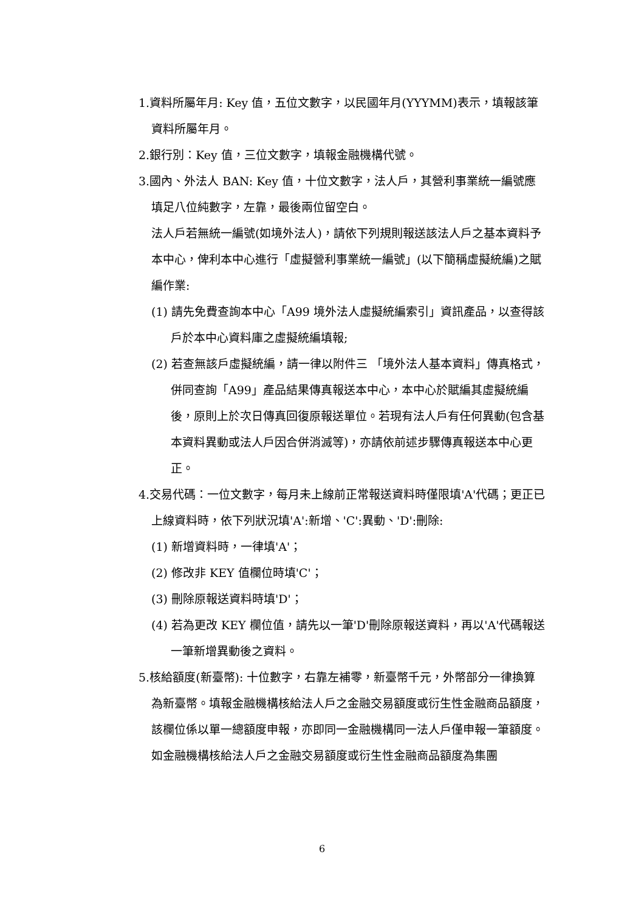1.資料所屬年月: Key 值，五位文數字，以民國年月(YYYMM)表示，填報該筆資料所屬年月。
2.銀行別：Key 值，三位文數字，填報金融機構代號。
3.國內、外法人 BAN: Key 值，十位文數字，法人戶，其營利事業統一編號應填足八位純數字，左靠，最後兩位留空白。
法人戶若無統一編號(如境外法人)，請依下列規則報送該法人戶之基本資料予本中心，俾利本中心進行「虛擬營利事業統一編號」(以下簡稱虛擬統編)之賦編作業:
(1) 請先免費查詢本中心「A99 境外法人虛擬統編索引」資訊產品，以查得該戶於本中心資料庫之虛擬統編填報;
(2) 若查無該戶虛擬統編，請一律以附件三 「境外法人基本資料」傳真格式，併同查詢「A99」產品結果傳真報送本中心，本中心於賦編其虛擬統編後，原則上於次日傳真回復原報送單位。若現有法人戶有任何異動(包含基本資料異動或法人戶因合併消滅等)，亦請依前述步驟傳真報送本中心更正。
4.交易代碼：一位文數字，每月未上線前正常報送資料時僅限填'A'代碼；更正已上線資料時，依下列狀況填'A':新增、'C':異動、'D':刪除:
(1) 新增資料時，一律填'A'；
(2) 修改非 KEY 值欄位時填'C'；
(3) 刪除原報送資料時填'D'；
(4) 若為更改 KEY 欄位值，請先以一筆'D'刪除原報送資料，再以'A'代碼報送一筆新增異動後之資料。
5.核給額度(新臺幣): 十位數字，右靠左補零，新臺幣千元，外幣部分一律換算為新臺幣。填報金融機構核給法人戶之金融交易額度或衍生性金融商品額度，該欄位係以單一總額度申報，亦即同一金融機構同一法人戶僅申報一筆額度。
如金融機構核給法人戶之金融交易額度或衍生性金融商品額度為集團
6